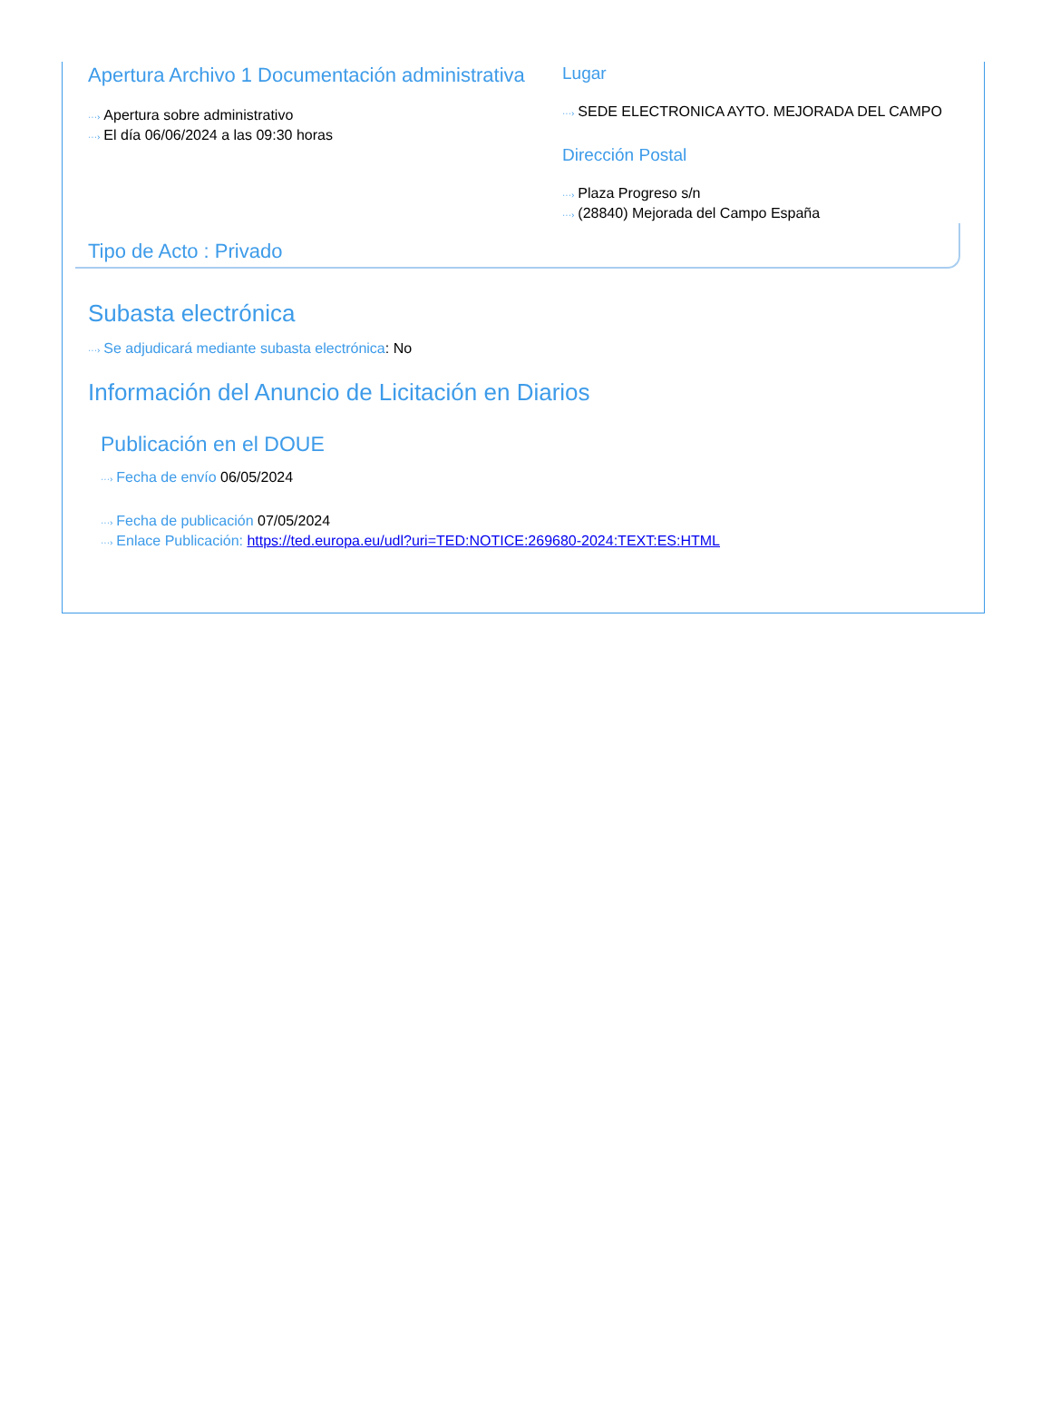Apertura Archivo 1 Documentación administrativa
···› Apertura sobre administrativo
···› El día 06/06/2024 a las 09:30 horas
Lugar
···› SEDE ELECTRONICA AYTO. MEJORADA DEL CAMPO
Dirección Postal
···› Plaza Progreso s/n
···› (28840) Mejorada del Campo España
Tipo de Acto : Privado
Subasta electrónica
···› Se adjudicará mediante subasta electrónica: No
Información del Anuncio de Licitación en Diarios
Publicación en el DOUE
···› Fecha de envío 06/05/2024
···› Fecha de publicación 07/05/2024
···› Enlace Publicación: https://ted.europa.eu/udl?uri=TED:NOTICE:269680-2024:TEXT:ES:HTML